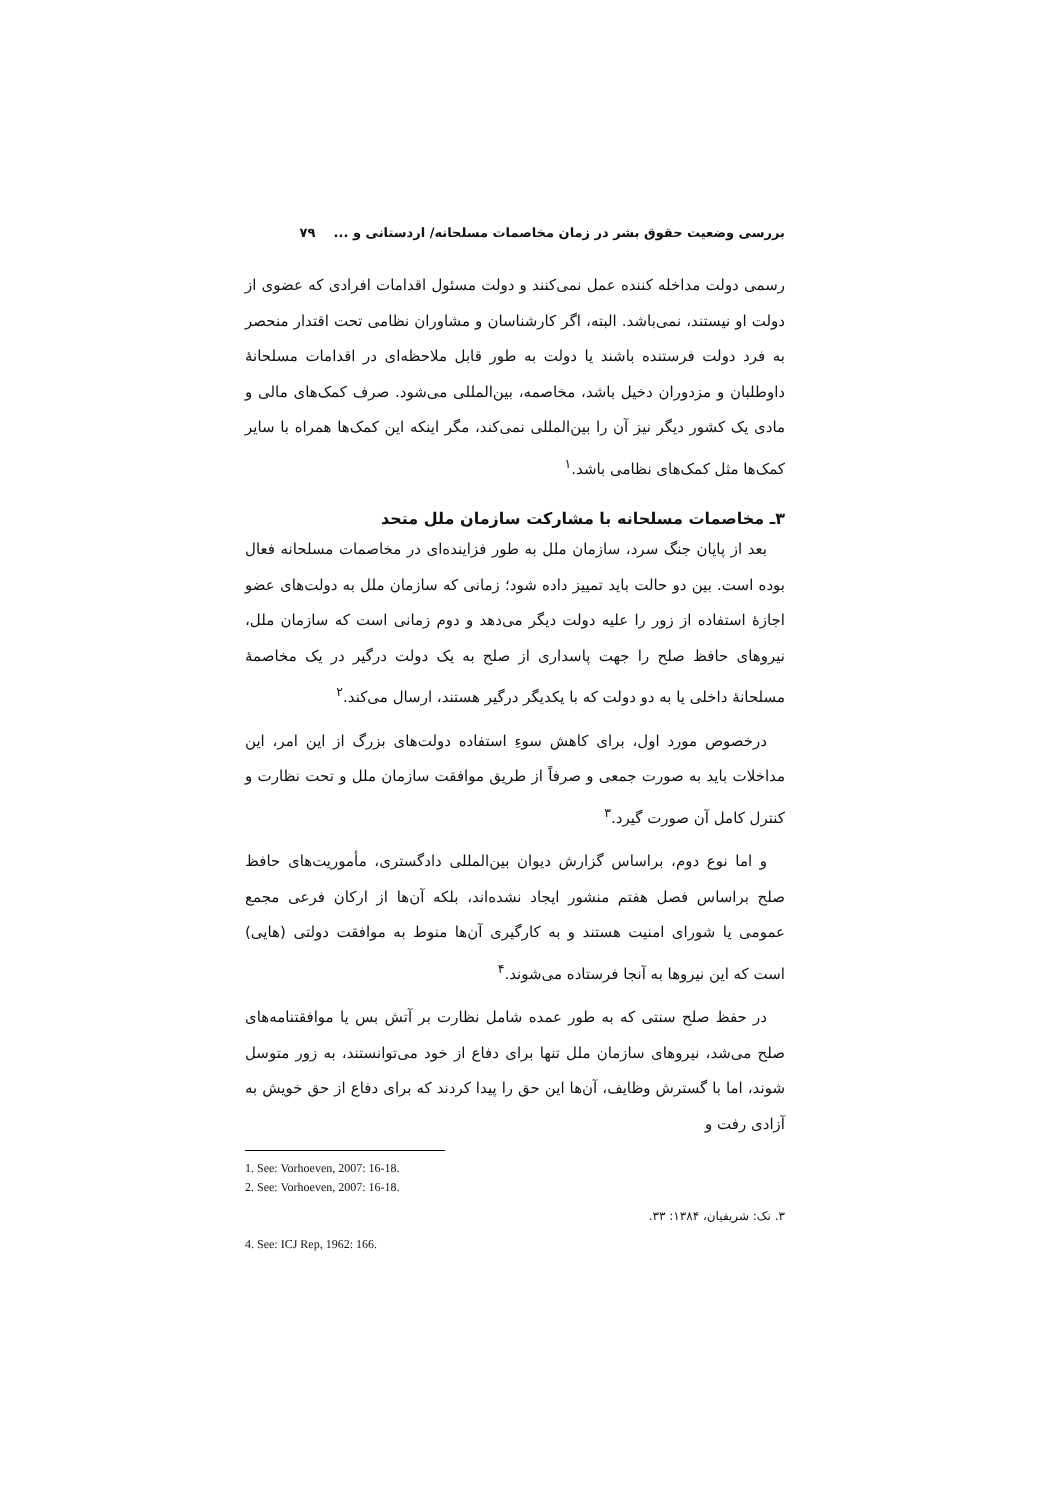بررسی وضعیت حقوق بشر در زمان مخاصمات مسلحانه/ اردستانی و ... ۷۹
رسمی دولت مداخله کننده عمل نمی‌کنند و دولت مسئول اقدامات افرادی که عضوی از دولت او نیستند، نمی‌باشد. البته، اگر کارشناسان و مشاوران نظامی تحت اقتدار منحصر به فرد دولت فرستنده باشند یا دولت به طور قابل ملاحظه‌ای در اقدامات مسلحانهٔ داوطلبان و مزدوران دخیل باشد، مخاصمه، بین‌المللی می‌شود. صرف کمک‌های مالی و مادی یک کشور دیگر نیز آن را بین‌المللی نمی‌کند، مگر اینکه این کمک‌ها همراه با سایر کمک‌ها مثل کمک‌های نظامی باشد.<sup>۱</sup>
۳ـ مخاصمات مسلحانه با مشارکت سازمان ملل متحد
بعد از پایان جنگ سرد، سازمان ملل به طور فزاینده‌ای در مخاصمات مسلحانه فعال بوده است. بین دو حالت باید تمییز داده شود؛ زمانی که سازمان ملل به دولت‌های عضو اجازهٔ استفاده از زور را علیه دولت دیگر می‌دهد و دوم زمانی است که سازمان ملل، نیروهای حافظ صلح را جهت پاسداری از صلح به یک دولت درگیر در یک مخاصمهٔ مسلحانهٔ داخلی یا به دو دولت که با یکدیگر درگیر هستند، ارسال می‌کند.<sup>۲</sup>
درخصوص مورد اول، برای کاهش سوءِ استفاده دولت‌های بزرگ از این امر، این مداخلات باید به صورت جمعی و صرفاً از طریق موافقت سازمان ملل و تحت نظارت و کنترل کامل آن صورت گیرد.<sup>۳</sup>
و اما نوع دوم، براساس گزارش دیوان بین‌المللی دادگستری، مأموریت‌های حافظ صلح براساس فصل هفتم منشور ایجاد نشده‌اند، بلکه آن‌ها از ارکان فرعی مجمع عمومی یا شورای امنیت هستند و به کارگیری آن‌ها منوط به موافقت دولتی (هایی) است که این نیروها به آنجا فرستاده می‌شوند.<sup>۴</sup>
در حفظ صلح سنتی که به طور عمده شامل نظارت بر آتش بس یا موافقتنامه‌های صلح می‌شد، نیروهای سازمان ملل تنها برای دفاع از خود می‌توانستند، به زور متوسل شوند، اما با گسترش وظایف، آن‌ها این حق را پیدا کردند که برای دفاع از حق خویش به آزادی رفت و
1. See: Vorhoeven, 2007: 16-18.
2. See: Vorhoeven, 2007: 16-18.
۳. نک: شریفیان، ۱۳۸۴: ۳۳.
4. See: ICJ Rep, 1962: 166.